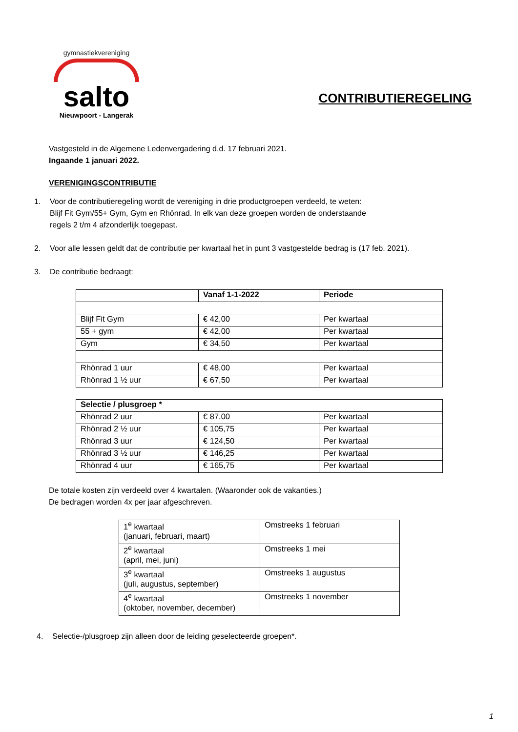gymnastiekvereniging
salto
Nieuwpoort - Langerak
CONTRIBUTIEREGELING
Vastgesteld in de Algemene Ledenvergadering d.d. 17 februari 2021.
Ingaande 1 januari 2022.
VERENIGINGSCONTRIBUTIE
1. Voor de contributieregeling wordt de vereniging in drie productgroepen verdeeld, te weten:
Blijf Fit Gym/55+ Gym, Gym en Rhönrad. In elk van deze groepen worden de onderstaande
regels 2 t/m 4 afzonderlijk toegepast.
2. Voor alle lessen geldt dat de contributie per kwartaal het in punt 3 vastgestelde bedrag is (17 feb. 2021).
3. De contributie bedraagt:
| | Vanaf 1-1-2022 | Periode |
| --- | --- | --- |
| Blijf Fit Gym | € 42,00 | Per kwartaal |
| 55 + gym | € 42,00 | Per kwartaal |
| Gym | € 34,50 | Per kwartaal |
| Rhönrad 1 uur | € 48,00 | Per kwartaal |
| Rhönrad 1 ½ uur | € 67,50 | Per kwartaal |
| Selectie / plusgroep * | | |
| Rhönrad 2 uur | € 87,00 | Per kwartaal |
| Rhönrad 2 ½ uur | € 105,75 | Per kwartaal |
| Rhönrad 3 uur | € 124,50 | Per kwartaal |
| Rhönrad 3 ½ uur | € 146,25 | Per kwartaal |
| Rhönrad 4 uur | € 165,75 | Per kwartaal |
De totale kosten zijn verdeeld over 4 kwartalen. (Waaronder ook de vakanties.)
De bedragen worden 4x per jaar afgeschreven.
| 1<sup>e</sup> kwartaal (januari, februari, maart) | Omstreeks 1 februari |
| 2<sup>e</sup> kwartaal (april, mei, juni) | Omstreeks 1 mei |
| 3<sup>e</sup> kwartaal (juli, augustus, september) | Omstreeks 1 augustus |
| 4<sup>e</sup> kwartaal (oktober, november, december) | Omstreeks 1 november |
4. Selectie-/plusgroep zijn alleen door de leiding geselecteerde groepen*.
1